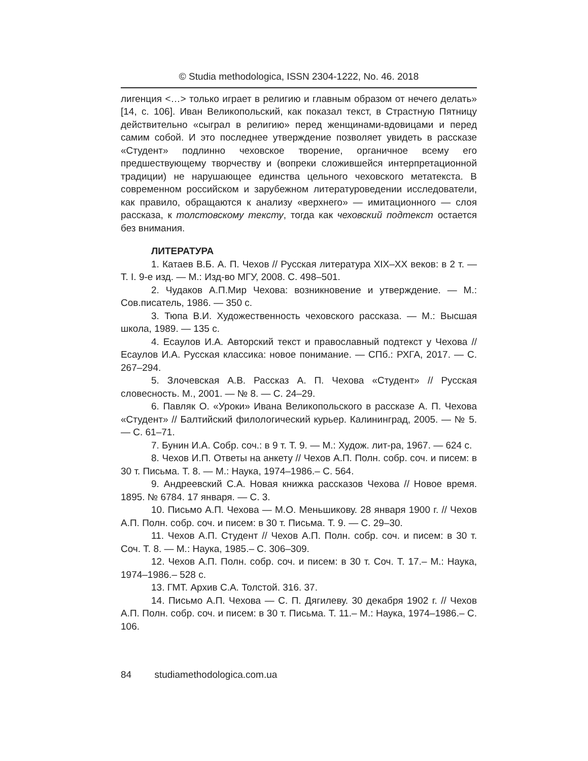© Studia methodologica, ISSN 2304-1222, No. 46. 2018
лигенция <…> только играет в религию и главным образом от нечего делать» [14, с. 106]. Иван Великопольский, как показал текст, в Страстную Пятницу действительно «сыграл в религию» перед женщинами-вдовицами и перед самим собой. И это последнее утверждение позволяет увидеть в рассказе «Студент» подлинно чеховское творение, органичное всему его предшествующему творчеству и (вопреки сложившейся интерпретационной традиции) не нарушающее единства цельного чеховского метатекста. В современном российском и зарубежном литературоведении исследователи, как правило, обращаются к анализу «верхнего» — имитационного — слоя рассказа, к толстовскому тексту, тогда как чеховский подтекст остается без внимания.
ЛИТЕРАТУРА
1. Катаев В.Б. А. П. Чехов // Русская литература XIX–XX веков: в 2 т. — Т. I. 9-е изд. — М.: Изд-во МГУ, 2008. С. 498–501.
2. Чудаков А.П.Мир Чехова: возникновение и утверждение. — М.: Сов.писатель, 1986. — 350 с.
3. Тюпа В.И. Художественность чеховского рассказа. — М.: Высшая школа, 1989. — 135 с.
4. Есаулов И.А. Авторский текст и православный подтекст у Чехова // Есаулов И.А. Русская классика: новое понимание. — СПб.: РХГА, 2017. — С. 267–294.
5. Злочевская А.В. Рассказ А. П. Чехова «Студент» // Русская словесность. М., 2001. — № 8. — С. 24–29.
6. Павляк О. «Уроки» Ивана Великопольского в рассказе А. П. Чехова «Студент» // Балтийский филологический курьер. Калининград, 2005. — № 5. — С. 61–71.
7. Бунин И.А. Собр. соч.: в 9 т. Т. 9. — М.: Худож. лит-ра, 1967. — 624 с.
8. Чехов И.П. Ответы на анкету // Чехов А.П. Полн. собр. соч. и писем: в 30 т. Письма. Т. 8. — М.: Наука, 1974–1986.– С. 564.
9. Андреевский С.А. Новая книжка рассказов Чехова // Новое время. 1895. № 6784. 17 января. — С. 3.
10. Письмо А.П. Чехова — М.О. Меньшикову. 28 января 1900 г. // Чехов А.П. Полн. собр. соч. и писем: в 30 т. Письма. Т. 9. — С. 29–30.
11. Чехов А.П. Студент // Чехов А.П. Полн. собр. соч. и писем: в 30 т. Соч. Т. 8. — М.: Наука, 1985.– С. 306–309.
12. Чехов А.П. Полн. собр. соч. и писем: в 30 т. Соч. Т. 17.– М.: Наука, 1974–1986.– 528 с.
13. ГМТ. Архив С.А. Толстой. 316. 37.
14. Письмо А.П. Чехова — С. П. Дягилеву. 30 декабря 1902 г. // Чехов А.П. Полн. собр. соч. и писем: в 30 т. Письма. Т. 11.– М.: Наука, 1974–1986.– С. 106.
84 studiamethodologica.com.ua